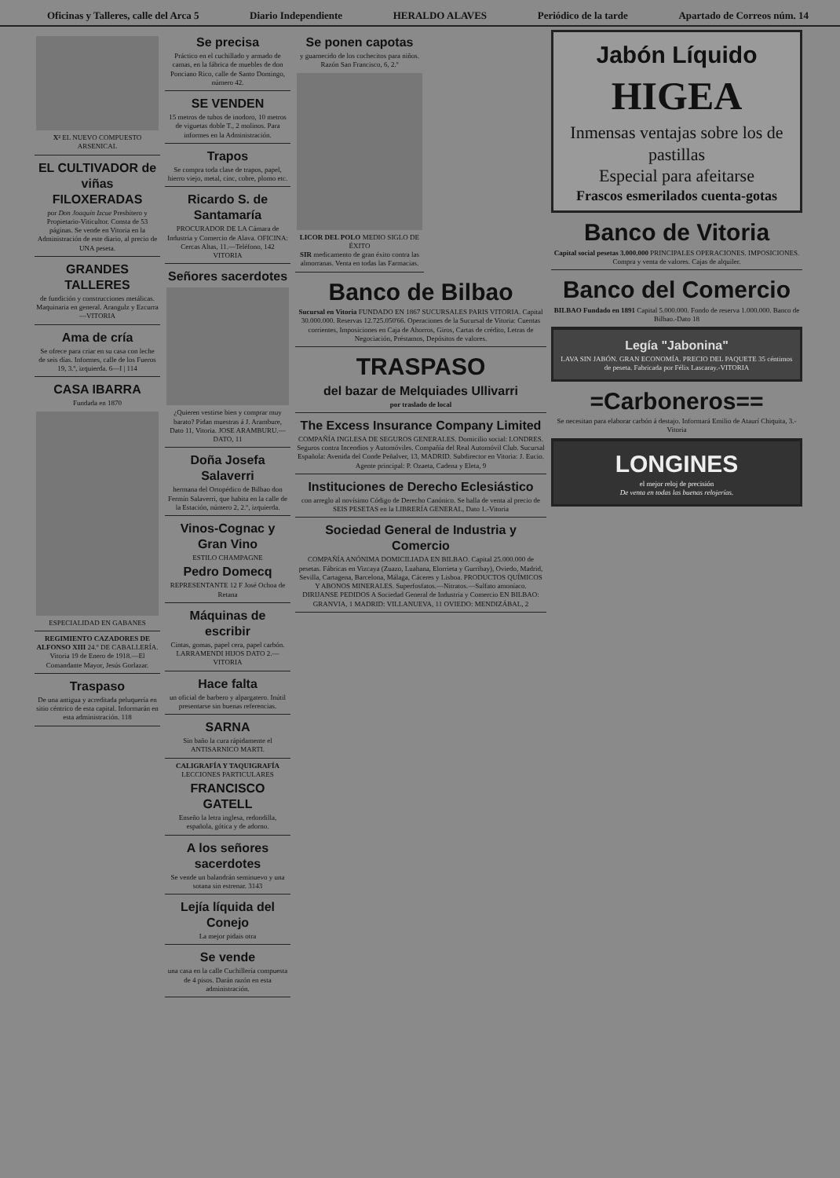Oficinas y Talleres, calle del Arca 5 Diario Independiente HERALDO ALAVES Periódico de la tarde Apartado de Correos núm. 14
X² EL NUEVO COMPUESTO ARSENICAL
EL CULTIVADOR de viñas FILOXERADAS
por Don Joaquín Izcue Presbítero y Propietario-Viticultor. Consta de 53 páginas. Se vende en Vitoria en la Administración de este diario, al precio de UNA peseta.
GRANDES TALLERES
de fundición y construcciones metálicas. Maquinaria en general. Arangulz y Ezcurra—VITORIA
Ama de cría
Se ofrece para criar en su casa con leche de seis días. Informes, calle de los Fueros 19, 3.º, izquierda. 6—I | 114
CASA IBARRA
Fundada en 1870
ESPECIALIDAD EN GABANES
REGIMIENTO CAZADORES DE ALFONSO XIII 24.º DE CABALLERÍA. Vitoria 19 de Enero de 1918.—El Comandante Mayor, Jesús Gorlazar.
Traspaso
De una antigua y acreditada peluquería en sitio céntrico de esta capital. Informarán en esta administración. 118
Se precisa
Práctico en el cuchillado y armado de camas, en la fábrica de muebles de don Ponciano Rico, calle de Santo Domingo, número 42.
SE VENDEN
15 metros de tubos de inodoro, 10 metros de viguetas doble T., 2 molinos. Para informes en la Administración.
Trapos
Se compra toda clase de trapos, papel, hierro viejo, metal, cinc, cobre, plomo etc.
Ricardo S. de Santamaría
PROCURADOR DE LA Cámara de Industria y Comercio de Alava. OFICINA: Cercas Altas, 11.—Teléfono, 142 VITORIA
Señores sacerdotes
¿Quieren vestirse bien y comprar muy barato? Pidan muestras á J. Arambure, Dato 11, Vitoria. JOSE ARAMBURU.—DATO, 11
Doña Josefa Salaverri
hermana del Ortopédico de Bilbao don Fermín Salaverri, que habita en la calle de la Estación, número 2, 2.º, izquierda.
Vinos-Cognac y Gran Vino
ESTILO CHAMPAGNE
Pedro Domecq
REPRESENTANTE 12 F José Ochoa de Retana
Máquinas de escribir
Cintas, gomas, papel cera, papel carbón. LARRAMENDI HIJOS DATO 2.—VITORIA
Hace falta
un oficial de barbero y alpargatero. Inútil presentarse sin buenas referencias.
SARNA
Sin baño la cura rápidamente el ANTISARNICO MARTI.
CALIGRAFÍA Y TAQUIGRAFÍA LECCIONES PARTICULARES
FRANCISCO GATELL
Enseño la letra inglesa, redondilla, española, gótica y de adorno.
A los señores sacerdotes
Se vende un balandrán seminuevo y una sotana sin estrenar. 3143
Lejía líquida del Conejo
La mejor pidais otra
Se vende
una casa en la calle Cuchillería compuesta de 4 pisos. Darán razón en esta administración.
Se ponen capotas
y guarnecido de los cochecitos para niños. Razón San Francisco, 6, 2.º
LICOR DEL POLO MEDIO SIGLO DE ÉXITO
SIR medicamento de gran éxito contra las almorranas. Venta en todas las Farmacias.
Banco de Bilbao
Sucursal en Vitoria FUNDADO EN 1867 SUCURSALES PARIS VITORIA. Capital 30.000.000. Reservas 12.725.050'66. Operaciones de la Sucursal de Vitoria: Cuentas corrientes, Imposiciones en Caja de Ahorros, Giros, Cartas de crédito, Letras de Negociación, Préstamos, Depósitos de valores.
TRASPASO
del bazar de Melquiades Ullivarri
por traslado de local
The Excess Insurance Company Limited
COMPAÑÍA INGLESA DE SEGUROS GENERALES. Domicilio social: LONDRES. Seguros contra Incendios y Automóviles. Compañía del Real Automóvil Club. Sucursal Española: Avenida del Conde Peñalver, 13, MADRID. Subdirector en Vitoria: J. Eucio. Agente principal: P. Ozaeta, Cadena y Eleta, 9
Instituciones de Derecho Eclesiástico
con arreglo al novísimo Código de Derecho Canónico. Se halla de venta al precio de SEIS PESETAS en la LIBRERÍA GENERAL, Dato 1.-Vitoria
Sociedad General de Industria y Comercio
COMPAÑÍA ANÓNIMA DOMICILIADA EN BILBAO. Capital 25.000.000 de pesetas. Fábricas en Vizcaya (Zuazo, Luahana, Elorrieta y Gurribay), Oviedo, Madrid, Sevilla, Cartagena, Barcelona, Málaga, Cáceres y Lisboa. PRODUCTOS QUÍMICOS Y ABONOS MINERALES. Superfosfatos.—Nitratos.—Sulfato amoníaco. DIRIJANSE PEDIDOS A Sociedad General de Industria y Comercio EN BILBAO: GRANVIA, 1 MADRID: VILLANUEVA, 11 OVIEDO: MENDIZÁBAL, 2
Jabón Líquido
HIGEA
Inmensas ventajas sobre los de pastillas
Especial para afeitarse
Frascos esmerilados cuenta-gotas
Banco de Vitoria
Capital social pesetas 3.000.000 PRINCIPALES OPERACIONES. IMPOSICIONES. Compra y venta de valores. Cajas de alquiler.
Banco del Comercio
BILBAO Fundado en 1891 Capital 5.000.000. Fondo de reserva 1.000.000. Banco de Bilbao.-Dato 18
Legía "Jabonina"
LAVA SIN JABÓN. GRAN ECONOMÍA. PRECIO DEL PAQUETE 35 céntimos de peseta. Fabricada por Félix Lascaray.-VITORIA
=Carboneros==
Se necesitan para elaborar carbón á destajo. Informará Emilio de Ataurí Chiquita, 3.-Vitoria
LONGINES
el mejor reloj de precisión
De venta en todas las buenas relojerías.